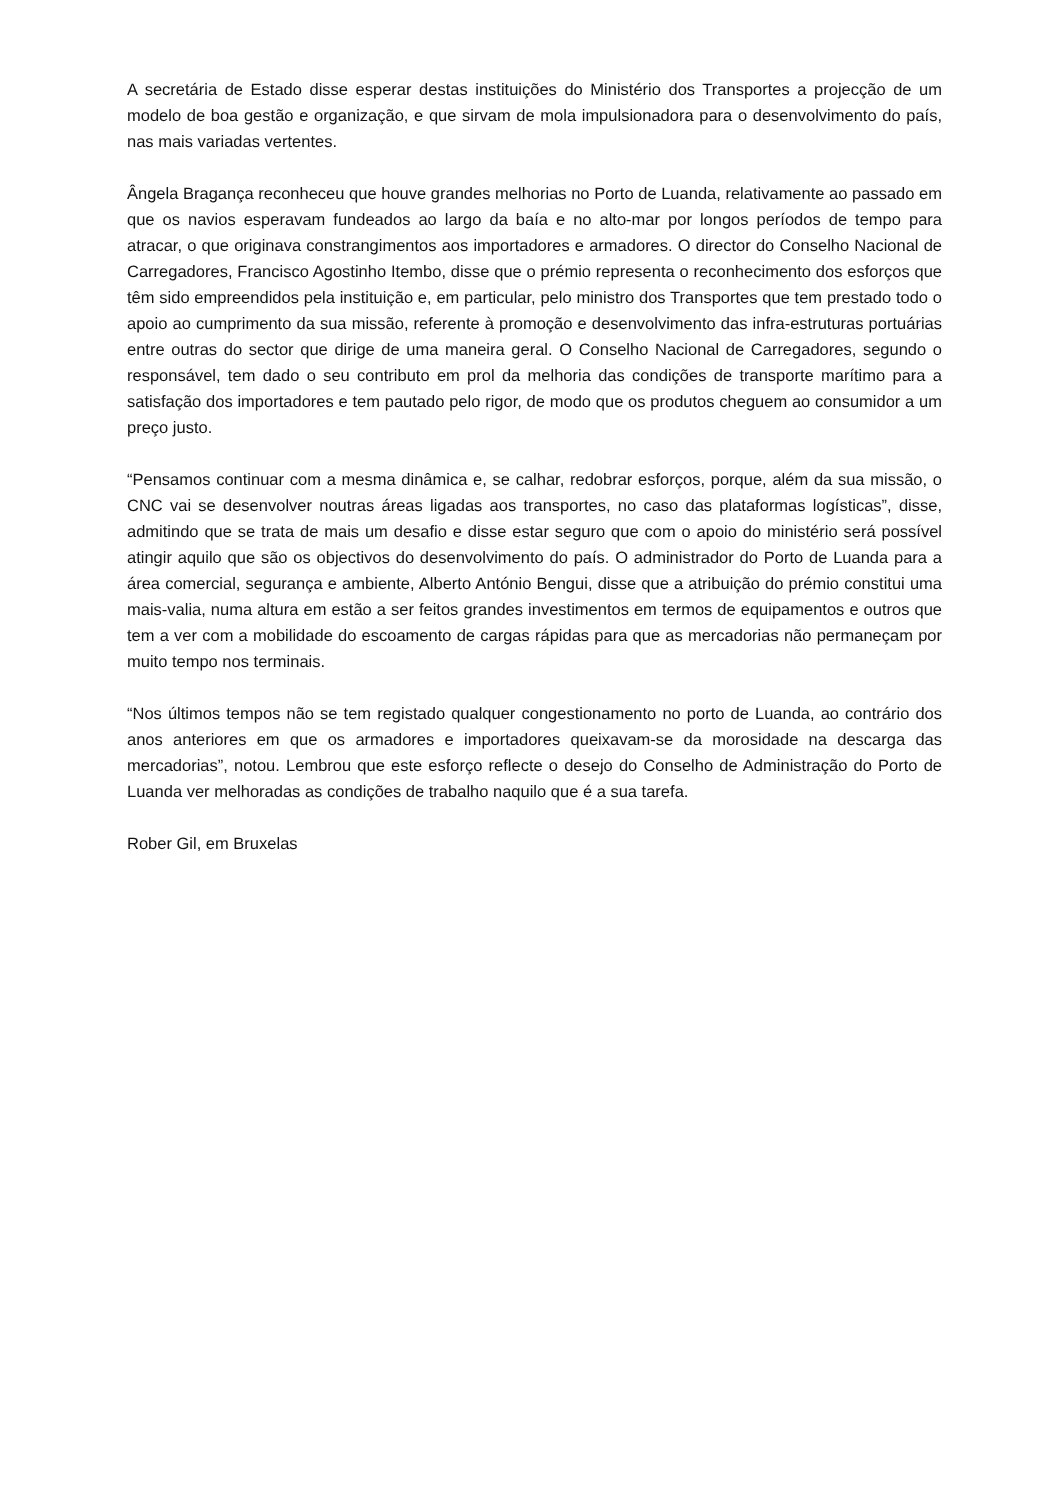A secretária de Estado disse esperar destas instituições do Ministério dos Transportes a projecção de um modelo de boa gestão e organização, e que sirvam de mola impulsionadora para o desenvolvimento do país, nas mais variadas vertentes.
Ângela Bragança reconheceu que houve grandes melhorias no Porto de Luanda, relativamente ao passado em que os navios esperavam fundeados ao largo da baía e no alto-mar por longos períodos de tempo para atracar, o que originava constrangimentos aos importadores e armadores. O director do Conselho Nacional de Carregadores, Francisco Agostinho Itembo, disse que o prémio representa o reconhecimento dos esforços que têm sido empreendidos pela instituição e, em particular, pelo ministro dos Transportes que tem prestado todo o apoio ao cumprimento da sua missão, referente à promoção e desenvolvimento das infra-estruturas portuárias entre outras do sector que dirige de uma maneira geral. O Conselho Nacional de Carregadores, segundo o responsável, tem dado o seu contributo em prol da melhoria das condições de transporte marítimo para a satisfação dos importadores e tem pautado pelo rigor, de modo que os produtos cheguem ao consumidor a um preço justo.
“Pensamos continuar com a mesma dinâmica e, se calhar, redobrar esforços, porque, além da sua missão, o CNC vai se desenvolver noutras áreas ligadas aos transportes, no caso das plataformas logísticas”, disse, admitindo que se trata de mais um desafio e disse estar seguro que com o apoio do ministério será possível atingir aquilo que são os objectivos do desenvolvimento do país. O administrador do Porto de Luanda para a área comercial, segurança e ambiente, Alberto António Bengui, disse que a atribuição do prémio constitui uma mais-valia, numa altura em estão a ser feitos grandes investimentos em termos de equipamentos e outros que tem a ver com a mobilidade do escoamento de cargas rápidas para que as mercadorias não permaneçam por muito tempo nos terminais.
“Nos últimos tempos não se tem registado qualquer congestionamento no porto de Luanda, ao contrário dos anos anteriores em que os armadores e importadores queixavam-se da morosidade na descarga das mercadorias”, notou. Lembrou que este esforço reflecte o desejo do Conselho de Administração do Porto de Luanda ver melhoradas as condições de trabalho naquilo que é a sua tarefa.
Rober Gil, em Bruxelas